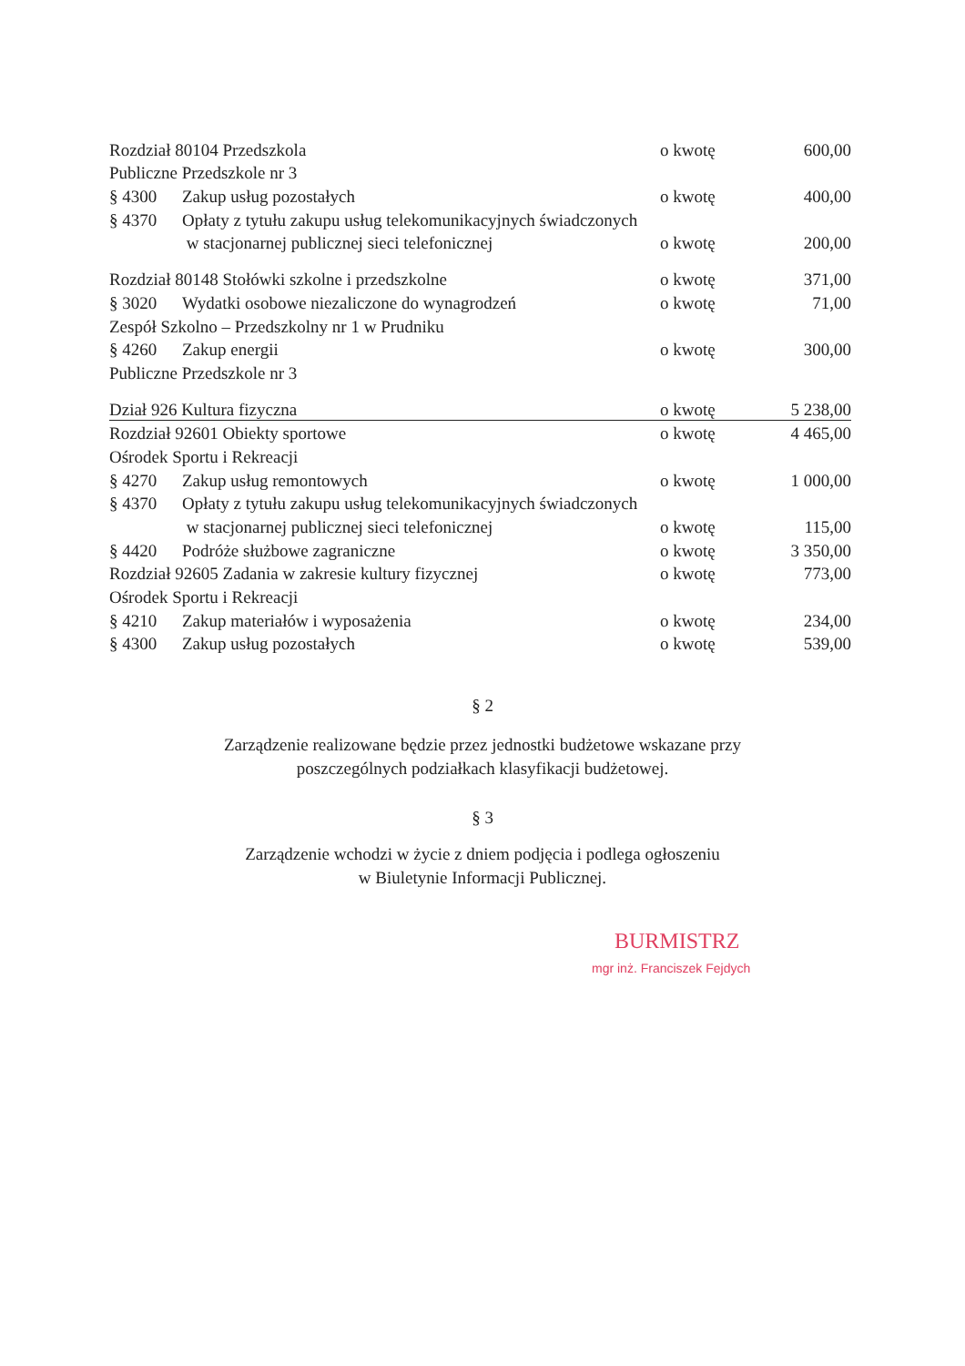| Rozdział 80104 Przedszkola | | o kwotę | 600,00 |
| Publiczne Przedszkole nr 3 | | | |
| § 4300 | Zakup usług pozostałych | o kwotę | 400,00 |
| § 4370 | Opłaty z tytułu zakupu usług telekomunikacyjnych świadczonych | | |
| | w stacjonarnej publicznej sieci telefonicznej | o kwotę | 200,00 |
| Rozdział 80148 Stołówki szkolne i przedszkolne | | o kwotę | 371,00 |
| § 3020 | Wydatki osobowe niezaliczone do wynagrodzeń | o kwotę | 71,00 |
| Zespół Szkolno – Przedszkolny nr 1 w Prudniku | | | |
| § 4260 | Zakup energii | o kwotę | 300,00 |
| Publiczne Przedszkole nr 3 | | | |
| Dział 926 Kultura fizyczna | | o kwotę | 5 238,00 |
| Rozdział 92601 Obiekty sportowe | | o kwotę | 4 465,00 |
| Ośrodek Sportu i Rekreacji | | | |
| § 4270 | Zakup usług remontowych | o kwotę | 1 000,00 |
| § 4370 | Opłaty z tytułu zakupu usług telekomunikacyjnych świadczonych | | |
| | w stacjonarnej publicznej sieci telefonicznej | o kwotę | 115,00 |
| § 4420 | Podróże służbowe zagraniczne | o kwotę | 3 350,00 |
| Rozdział 92605 Zadania w zakresie kultury fizycznej | | o kwotę | 773,00 |
| Ośrodek Sportu i Rekreacji | | | |
| § 4210 | Zakup materiałów i wyposażenia | o kwotę | 234,00 |
| § 4300 | Zakup usług pozostałych | o kwotę | 539,00 |
§ 2
Zarządzenie realizowane będzie przez jednostki budżetowe wskazane przy
poszczególnych podziałkach klasyfikacji budżetowej.
§ 3
Zarządzenie wchodzi w życie z dniem podjęcia i podlega ogłoszeniu
w Biuletynie Informacji Publicznej.
BURMISTRZ
mgr inż. Franciszek Fejdych